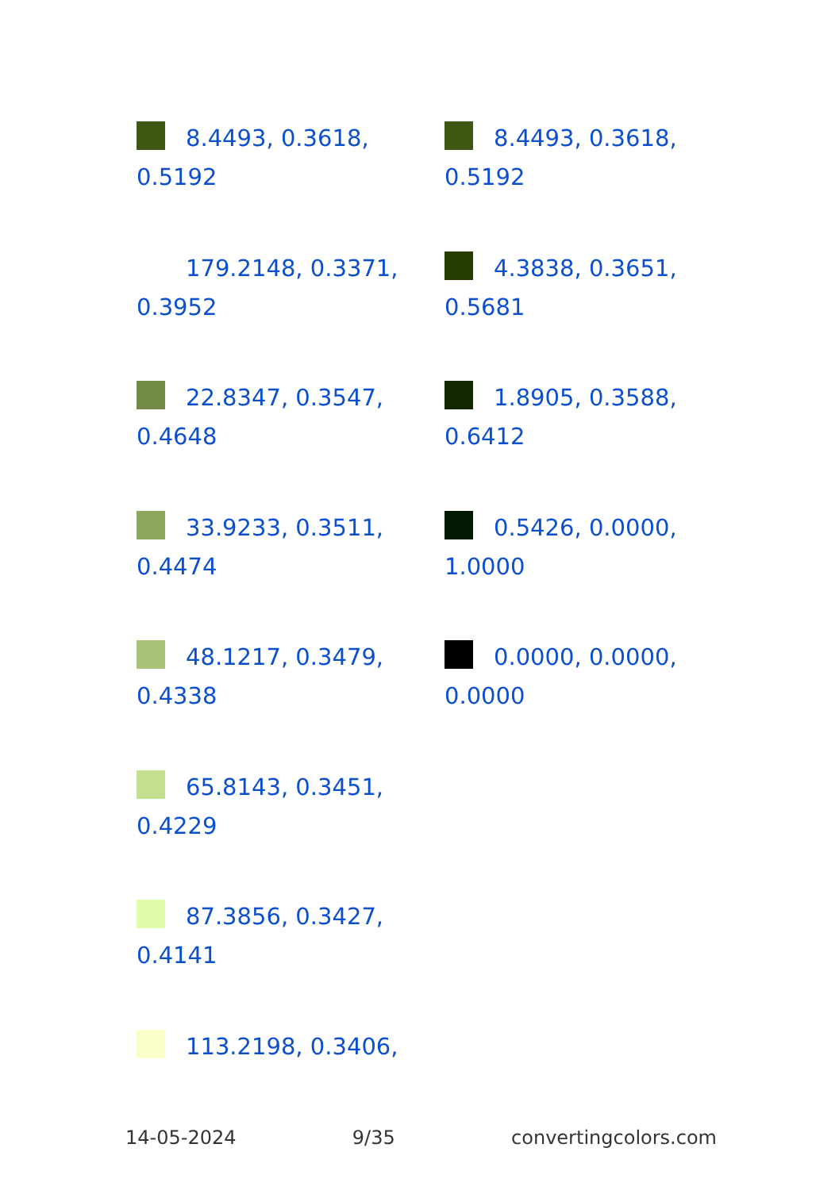8.4493, 0.3618,
0.5192
179.2148, 0.3371,
0.3952
22.8347, 0.3547,
0.4648
33.9233, 0.3511,
0.4474
48.1217, 0.3479,
0.4338
65.8143, 0.3451,
0.4229
87.3856, 0.3427,
0.4141
113.2198, 0.3406,
8.4493, 0.3618,
0.5192
4.3838, 0.3651,
0.5681
1.8905, 0.3588,
0.6412
0.5426, 0.0000,
1.0000
0.0000, 0.0000,
0.0000
14-05-2024 9/35 convertingcolors.com